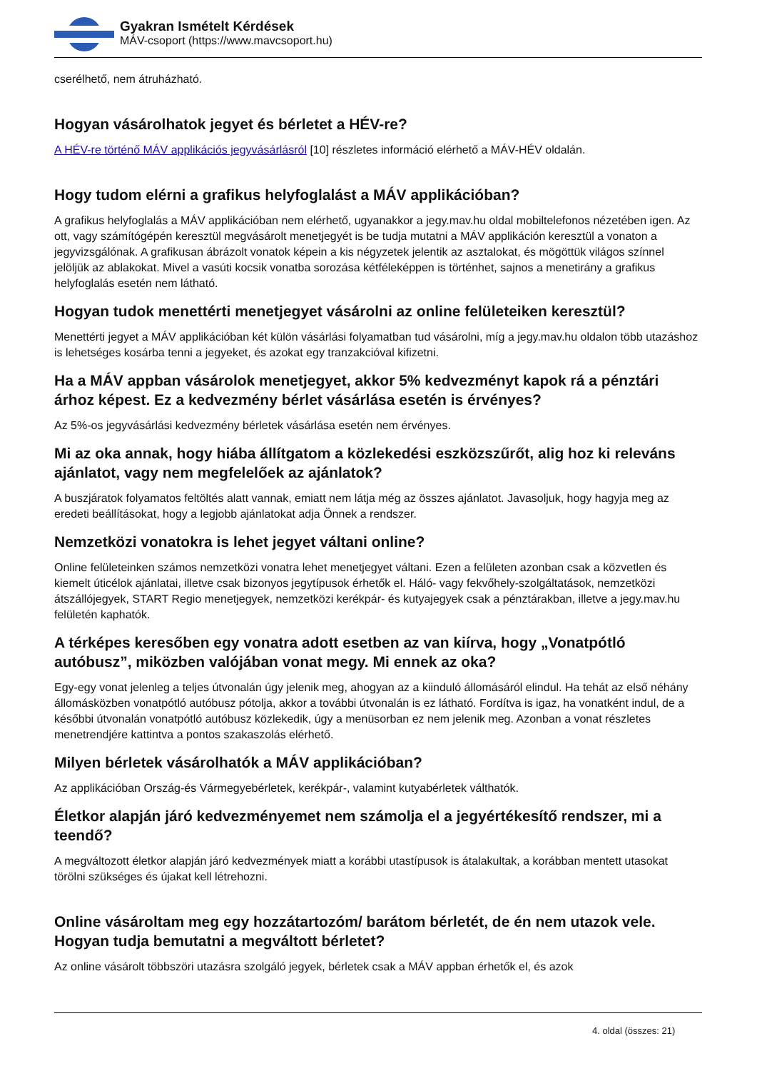Gyakran Ismételt Kérdések
MÁV-csoport (https://www.mavcsoport.hu)
cserélhető, nem átruházható.
Hogyan vásárolhatok jegyet és bérletet a HÉV-re?
A HÉV-re történő MÁV applikációs jegyvásárlásról [10] részletes információ elérhető a MÁV-HÉV oldalán.
Hogy tudom elérni a grafikus helyfoglalást a MÁV applikációban?
A grafikus helyfoglalás a MÁV applikációban nem elérhető, ugyanakkor a jegy.mav.hu oldal mobiltelefonos nézetében igen. Az ott, vagy számítógépén keresztül megvásárolt menetjegyét is be tudja mutatni a MÁV applikáción keresztül a vonaton a jegyvizsgálónak. A grafikusan ábrázolt vonatok képein a kis négyzetek jelentik az asztalokat, és mögöttük világos színnel jelöljük az ablakokat. Mivel a vasúti kocsik vonatba sorozása kétféleképpen is történhet, sajnos a menetirány a grafikus helyfoglalás esetén nem látható.
Hogyan tudok menettérti menetjegyet vásárolni az online felületeiken keresztül?
Menettérti jegyet a MÁV applikációban két külön vásárlási folyamatban tud vásárolni, míg a jegy.mav.hu oldalon több utazáshoz is lehetséges kosárba tenni a jegyeket, és azokat egy tranzakcióval kifizetni.
Ha a MÁV appban vásárolok menetjegyet, akkor 5% kedvezményt kapok rá a pénztári árhoz képest. Ez a kedvezmény bérlet vásárlása esetén is érvényes?
Az 5%-os jegyvásárlási kedvezmény bérletek vásárlása esetén nem érvényes.
Mi az oka annak, hogy hiába állítgatom a közlekedési eszközszűrőt, alig hoz ki releváns ajánlatot, vagy nem megfelelőek az ajánlatok?
A buszjáratok folyamatos feltöltés alatt vannak, emiatt nem látja még az összes ajánlatot. Javasoljuk, hogy hagyja meg az eredeti beállításokat, hogy a legjobb ajánlatokat adja Önnek a rendszer.
Nemzetközi vonatokra is lehet jegyet váltani online?
Online felületeinken számos nemzetközi vonatra lehet menetjegyet váltani. Ezen a felületen azonban csak a közvetlen és kiemelt úticélok ajánlatai, illetve csak bizonyos jegytípusok érhetők el. Háló- vagy fekvőhely-szolgáltatások, nemzetközi átszállójegyek, START Regio menetjegyek, nemzetközi kerékpár- és kutyajegyek csak a pénztárakban, illetve a jegy.mav.hu felületén kaphatók.
A térképes keresőben egy vonatra adott esetben az van kiírva, hogy „Vonatpótló autóbusz”, miközben valójában vonat megy. Mi ennek az oka?
Egy-egy vonat jelenleg a teljes útvonalán úgy jelenik meg, ahogyan az a kiinduló állomásáról elindul. Ha tehát az első néhány állomásközben vonatpótló autóbusz pótolja, akkor a további útvonalán is ez látható. Fordítva is igaz, ha vonatként indul, de a későbbi útvonalán vonatpótló autóbusz közlekedik, úgy a menüsorban ez nem jelenik meg. Azonban a vonat részletes menetrendjére kattintva a pontos szakaszolás elérhető.
Milyen bérletek vásárolhatók a MÁV applikációban?
Az applikációban Ország-és Vármegyebérletek, kerékpár-, valamint kutyabérletek válthatók.
Életkor alapján járó kedvezményemet nem számolja el a jegyértékesítő rendszer, mi a teendő?
A megváltozott életkor alapján járó kedvezmények miatt a korábbi utastípusok is átalakultak, a korábban mentett utasokat törölni szükséges és újakat kell létrehozni.
Online vásároltam meg egy hozzátartozóm/ barátom bérletét, de én nem utazok vele. Hogyan tudja bemutatni a megváltott bérletet?
Az online vásárolt többszöri utazásra szolgáló jegyek, bérletek csak a MÁV appban érhetők el, és azok
4. oldal (összes: 21)